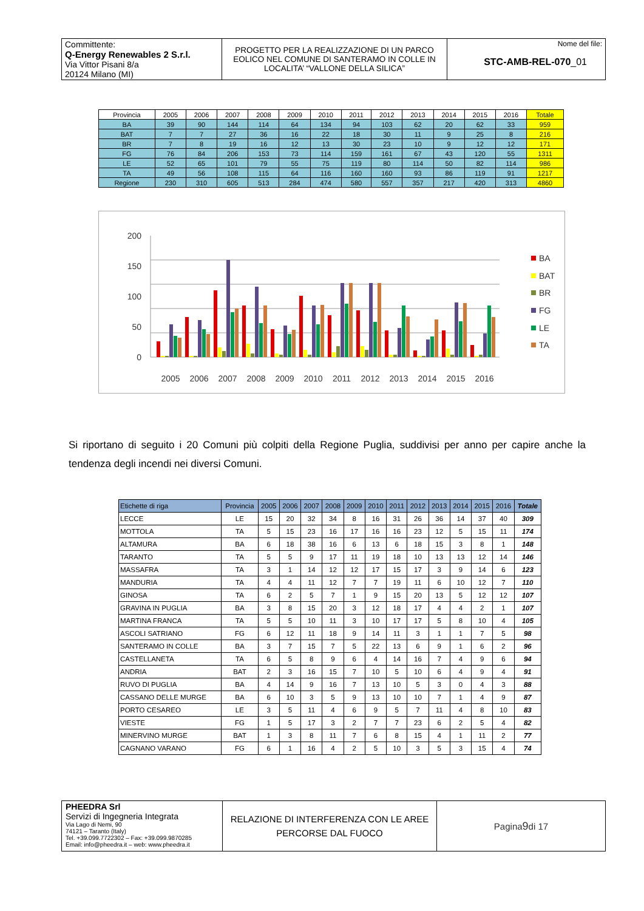| Committente: Q-Energy Renewables 2 S.r.l. Via Vittor Pisani 8/a 20124 Milano (MI) | PROGETTO PER LA REALIZZAZIONE DI UN PARCO EOLICO NEL COMUNE DI SANTERAMO IN COLLE IN LOCALITA’ “VALLONE DELLA SILICA” | Nome del file: STC-AMB-REL-070 _01 |
| Provincia | 2005 | 2006 | 2007 | 2008 | 2009 | 2010 | 2011 | 2012 | 2013 | 2014 | 2015 | 2016 | Totale |
| --- | --- | --- | --- | --- | --- | --- | --- | --- | --- | --- | --- | --- | --- |
| BA | 39 | 90 | 144 | 114 | 64 | 134 | 94 | 103 | 62 | 20 | 62 | 33 | 959 |
| BAT | 7 | 7 | 27 | 36 | 16 | 22 | 18 | 30 | 11 | 9 | 25 | 8 | 216 |
| BR | 7 | 8 | 19 | 16 | 12 | 13 | 30 | 23 | 10 | 9 | 12 | 12 | 171 |
| FG | 76 | 84 | 206 | 153 | 73 | 114 | 159 | 161 | 67 | 43 | 120 | 55 | 1311 |
| LE | 52 | 65 | 101 | 79 | 55 | 75 | 119 | 80 | 114 | 50 | 82 | 114 | 986 |
| TA | 49 | 56 | 108 | 115 | 64 | 116 | 160 | 160 | 93 | 86 | 119 | 91 | 1217 |
| Regione | 230 | 310 | 605 | 513 | 284 | 474 | 580 | 557 | 357 | 217 | 420 | 313 | 4860 |
0
50
100
150
200
2005
2006
2007
2008
2009
2010
2011
2012
2013
2014
2015
2016
BA
BAT
BR
FG
LE
TA
Si riportano di seguito i 20 Comuni più colpiti della Regione Puglia, suddivisi per anno per capire anche la tendenza degli incendi nei diversi Comuni.
| Etichette di riga | Provincia | 2005 | 2006 | 2007 | 2008 | 2009 | 2010 | 2011 | 2012 | 2013 | 2014 | 2015 | 2016 | Totale |
| --- | --- | --- | --- | --- | --- | --- | --- | --- | --- | --- | --- | --- | --- | --- |
| LECCE | LE | 15 | 20 | 32 | 34 | 8 | 16 | 31 | 26 | 36 | 14 | 37 | 40 | 309 |
| MOTTOLA | TA | 5 | 15 | 23 | 16 | 17 | 16 | 16 | 23 | 12 | 5 | 15 | 11 | 174 |
| ALTAMURA | BA | 6 | 18 | 38 | 16 | 6 | 13 | 6 | 18 | 15 | 3 | 8 | 1 | 148 |
| TARANTO | TA | 5 | 5 | 9 | 17 | 11 | 19 | 18 | 10 | 13 | 13 | 12 | 14 | 146 |
| MASSAFRA | TA | 3 | 1 | 14 | 12 | 12 | 17 | 15 | 17 | 3 | 9 | 14 | 6 | 123 |
| MANDURIA | TA | 4 | 4 | 11 | 12 | 7 | 7 | 19 | 11 | 6 | 10 | 12 | 7 | 110 |
| GINOSA | TA | 6 | 2 | 5 | 7 | 1 | 9 | 15 | 20 | 13 | 5 | 12 | 12 | 107 |
| GRAVINA IN PUGLIA | BA | 3 | 8 | 15 | 20 | 3 | 12 | 18 | 17 | 4 | 4 | 2 | 1 | 107 |
| MARTINA FRANCA | TA | 5 | 5 | 10 | 11 | 3 | 10 | 17 | 17 | 5 | 8 | 10 | 4 | 105 |
| ASCOLI SATRIANO | FG | 6 | 12 | 11 | 18 | 9 | 14 | 11 | 3 | 1 | 1 | 7 | 5 | 98 |
| SANTERAMO IN COLLE | BA | 3 | 7 | 15 | 7 | 5 | 22 | 13 | 6 | 9 | 1 | 6 | 2 | 96 |
| CASTELLANETA | TA | 6 | 5 | 8 | 9 | 6 | 4 | 14 | 16 | 7 | 4 | 9 | 6 | 94 |
| ANDRIA | BAT | 2 | 3 | 16 | 15 | 7 | 10 | 5 | 10 | 6 | 4 | 9 | 4 | 91 |
| RUVO DI PUGLIA | BA | 4 | 14 | 9 | 16 | 7 | 13 | 10 | 5 | 3 | 0 | 4 | 3 | 88 |
| CASSANO DELLE MURGE | BA | 6 | 10 | 3 | 5 | 9 | 13 | 10 | 10 | 7 | 1 | 4 | 9 | 87 |
| PORTO CESAREO | LE | 3 | 5 | 11 | 4 | 6 | 9 | 5 | 7 | 11 | 4 | 8 | 10 | 83 |
| VIESTE | FG | 1 | 5 | 17 | 3 | 2 | 7 | 7 | 23 | 6 | 2 | 5 | 4 | 82 |
| MINERVINO MURGE | BAT | 1 | 3 | 8 | 11 | 7 | 6 | 8 | 15 | 4 | 1 | 11 | 2 | 77 |
| CAGNANO VARANO | FG | 6 | 1 | 16 | 4 | 2 | 5 | 10 | 3 | 5 | 3 | 15 | 4 | 74 |
| PHEEDRA Srl Servizi di Ingegneria Integrata Via Lago di Nemi, 90 74121 – Taranto (Italy) Tel. +39.099.7722302 – Fax: +39.099.9870285 Email: info@pheedra.it – web: www.pheedra.it | RELAZIONE DI INTERFERENZA CON LE AREE PERCORSE DAL FUOCO | Pagina 9 di 17 |